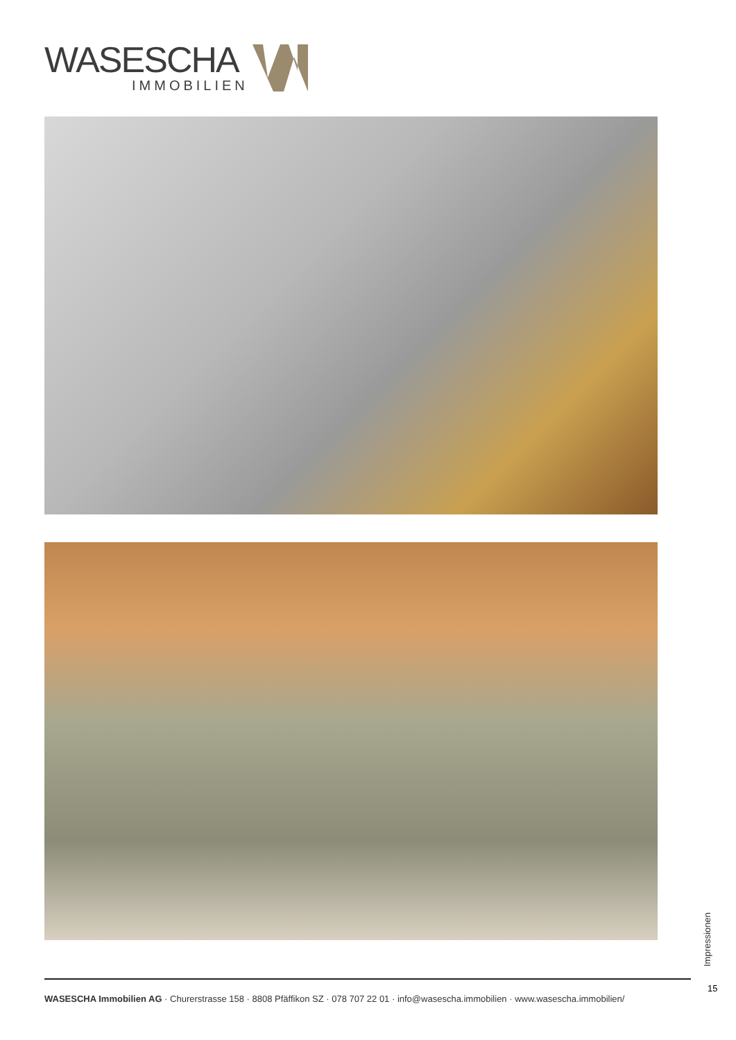WASESCHA
IMMOBILIEN
Impressionen
15
WASESCHA Immobilien AG · Churerstrasse 158 · 8808 Pfäffikon SZ · 078 707 22 01 · info@wasescha.immobilien · www.wasescha.immobilien/